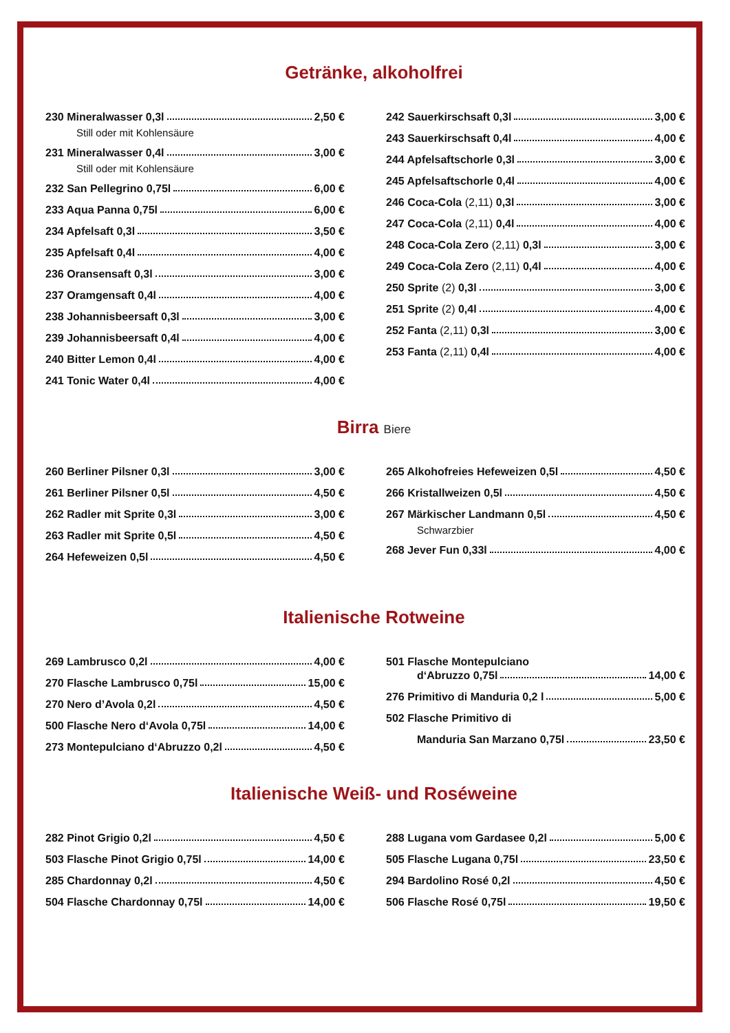Getränke, alkoholfrei
230 Mineralwasser 0,3l 2,50 €
Still oder mit Kohlensäure
231 Mineralwasser 0,4l 3,00 €
Still oder mit Kohlensäure
232 San Pellegrino 0,75l 6,00 €
233 Aqua Panna 0,75l 6,00 €
234 Apfelsaft 0,3l 3,50 €
235 Apfelsaft 0,4l 4,00 €
236 Oransensaft 0,3l 3,00 €
237 Oramgensaft 0,4l 4,00 €
238 Johannisbeersaft 0,3l 3,00 €
239 Johannisbeersaft 0,4l 4,00 €
240 Bitter Lemon 0,4l 4,00 €
241 Tonic Water 0,4l 4,00 €
242 Sauerkirschsaft 0,3l 3,00 €
243 Sauerkirschsaft 0,4l 4,00 €
244 Apfelsaftschorle 0,3l 3,00 €
245 Apfelsaftschorle 0,4l 4,00 €
246 Coca-Cola (2,11) 0,3l 3,00 €
247 Coca-Cola (2,11) 0,4l 4,00 €
248 Coca-Cola Zero (2,11) 0,3l 3,00 €
249 Coca-Cola Zero (2,11) 0,4l 4,00 €
250 Sprite (2) 0,3l 3,00 €
251 Sprite (2) 0,4l 4,00 €
252 Fanta (2,11) 0,3l 3,00 €
253 Fanta (2,11) 0,4l 4,00 €
Birra Biere
260 Berliner Pilsner 0,3l 3,00 €
261 Berliner Pilsner 0,5l 4,50 €
262 Radler mit Sprite 0,3l 3,00 €
263 Radler mit Sprite 0,5l 4,50 €
264 Hefeweizen 0,5l 4,50 €
265 Alkohofreies Hefeweizen 0,5l 4,50 €
266 Kristallweizen 0,5l 4,50 €
267 Märkischer Landmann 0,5l 4,50 €
Schwarzbier
268 Jever Fun 0,33l 4,00 €
Italienische Rotweine
269 Lambrusco 0,2l 4,00 €
270 Flasche Lambrusco 0,75l 15,00 €
270 Nero d’Avola 0,2l 4,50 €
500 Flasche Nero d‘Avola 0,75l 14,00 €
273 Montepulciano d‘Abruzzo 0,2l 4,50 €
501 Flasche Montepulciano
d‘Abruzzo 0,75l 14,00 €
276 Primitivo di Manduria 0,2 l 5,00 €
502 Flasche Primitivo di
Manduria San Marzano 0,75l 23,50 €
Italienische Weiß- und Roséweine
282 Pinot Grigio 0,2l 4,50 €
503 Flasche Pinot Grigio 0,75l 14,00 €
285 Chardonnay 0,2l 4,50 €
504 Flasche Chardonnay 0,75l 14,00 €
288 Lugana vom Gardasee 0,2l 5,00 €
505 Flasche Lugana 0,75l 23,50 €
294 Bardolino Rosé 0,2l 4,50 €
506 Flasche Rosé 0,75l 19,50 €